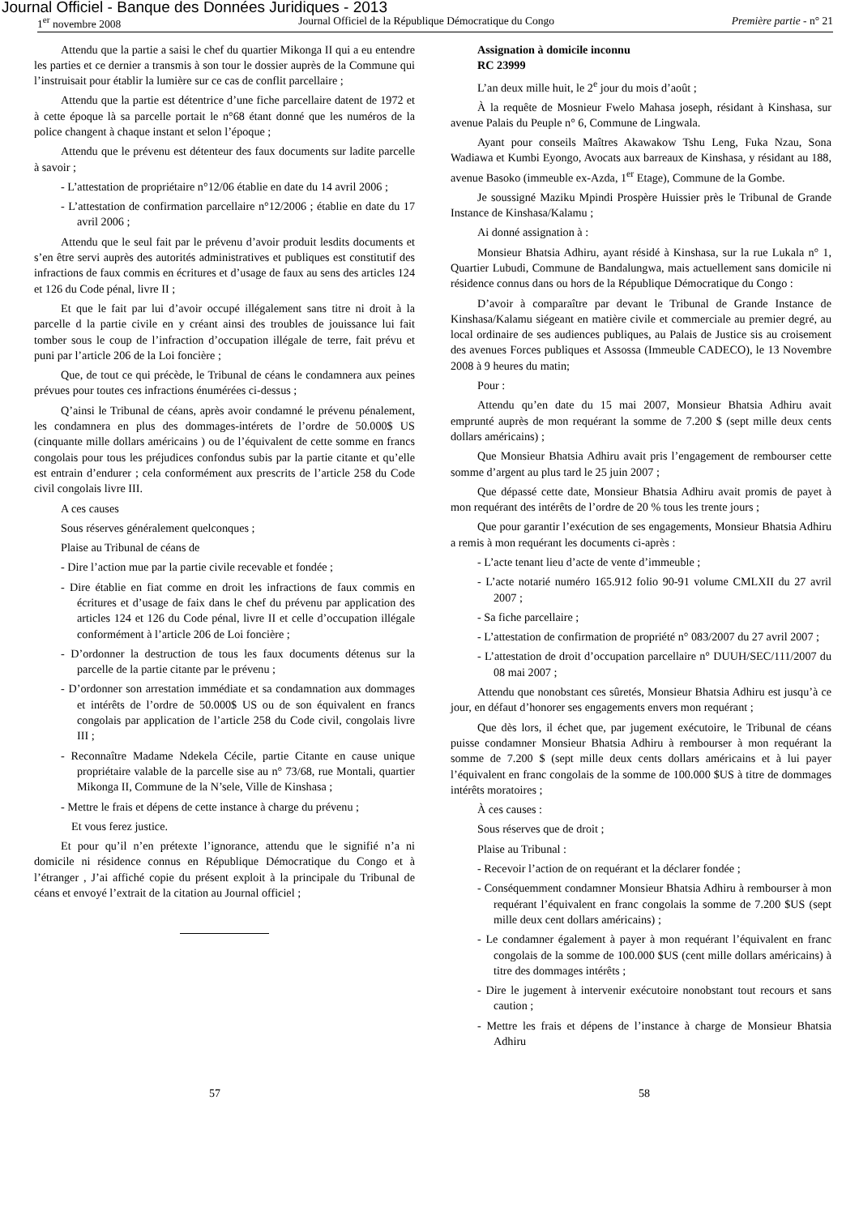Journal Officiel - Banque des Données Juridiques - 2013
1<sup>er</sup> novembre 2008 Journal Officiel de la République Démocratique du Congo Première partie - n° 21
Attendu que la partie a saisi le chef du quartier Mikonga II qui a eu entendre les parties et ce dernier a transmis à son tour le dossier auprès de la Commune qui l’instruisait pour établir la lumière sur ce cas de conflit parcellaire ;
Attendu que la partie est détentrice d’une fiche parcellaire datent de 1972 et à cette époque là sa parcelle portait le n°68 étant donné que les numéros de la police changent à chaque instant et selon l’époque ;
Attendu que le prévenu est détenteur des faux documents sur ladite parcelle à savoir ;
- L’attestation de propriétaire n°12/06 établie en date du 14 avril 2006 ;
- L’attestation de confirmation parcellaire n°12/2006 ; établie en date du 17 avril 2006 ;
Attendu que le seul fait par le prévenu d’avoir produit lesdits documents et s’en être servi auprès des autorités administratives et publiques est constitutif des infractions de faux commis en écritures et d’usage de faux au sens des articles 124 et 126 du Code pénal, livre II ;
Et que le fait par lui d’avoir occupé illégalement sans titre ni droit à la parcelle d la partie civile en y créant ainsi des troubles de jouissance lui fait tomber sous le coup de l’infraction d’occupation illégale de terre, fait prévu et puni par l’article 206 de la Loi foncière ;
Que, de tout ce qui précède, le Tribunal de céans le condamnera aux peines prévues pour toutes ces infractions énumérées ci-dessus ;
Q’ainsi le Tribunal de céans, après avoir condamné le prévenu pénalement, les condamnera en plus des dommages-intérets de l’ordre de 50.000$ US (cinquante mille dollars américains ) ou de l’équivalent de cette somme en francs congolais pour tous les préjudices confondus subis par la partie citante et qu’elle est entrain d’endurer ; cela conformément aux prescrits de l’article 258 du Code civil congolais livre III.
A ces causes
Sous réserves généralement quelconques ;
Plaise au Tribunal de céans de
- Dire l’action mue par la partie civile recevable et fondée ;
- Dire établie en fiat comme en droit les infractions de faux commis en écritures et d’usage de faix dans le chef du prévenu par application des articles 124 et 126 du Code pénal, livre II et celle d’occupation illégale conformément à l’article 206 de Loi foncière ;
- D’ordonner la destruction de tous les faux documents détenus sur la parcelle de la partie citante par le prévenu ;
- D’ordonner son arrestation immédiate et sa condamnation aux dommages et intérêts de l’ordre de 50.000$ US ou de son équivalent en francs congolais par application de l’article 258 du Code civil, congolais livre III ;
- Reconnaître Madame Ndekela Cécile, partie Citante en cause unique propriétaire valable de la parcelle sise au n° 73/68, rue Montali, quartier Mikonga II, Commune de la N’sele, Ville de Kinshasa ;
- Mettre le frais et dépens de cette instance à charge du prévenu ;
Et vous ferez justice.
Et pour qu’il n’en prétexte l’ignorance, attendu que le signifié n’a ni domicile ni résidence connus en République Démocratique du Congo et à l’étranger , J’ai affiché copie du présent exploit à la principale du Tribunal de céans et envoyé l’extrait de la citation au Journal officiel ;
Assignation à domicile inconnu
RC 23999
L’an deux mille huit, le 2<sup>e</sup> jour du mois d’août ;
À la requête de Mosnieur Fwelo Mahasa joseph, résidant à Kinshasa, sur avenue Palais du Peuple n° 6, Commune de Lingwala.
Ayant pour conseils Maîtres Akawakow Tshu Leng, Fuka Nzau, Sona Wadiawa et Kumbi Eyongo, Avocats aux barreaux de Kinshasa, y résidant au 188, avenue Basoko (immeuble ex-Azda, 1<sup>er</sup> Etage), Commune de la Gombe.
Je soussigné Maziku Mpindi Prospère Huissier près le Tribunal de Grande Instance de Kinshasa/Kalamu ;
Ai donné assignation à :
Monsieur Bhatsia Adhiru, ayant résidé à Kinshasa, sur la rue Lukala n° 1, Quartier Lubudi, Commune de Bandalungwa, mais actuellement sans domicile ni résidence connus dans ou hors de la République Démocratique du Congo :
D’avoir à comparaître par devant le Tribunal de Grande Instance de Kinshasa/Kalamu siégeant en matière civile et commerciale au premier degré, au local ordinaire de ses audiences publiques, au Palais de Justice sis au croisement des avenues Forces publiques et Assossa (Immeuble CADECO), le 13 Novembre 2008 à 9 heures du matin;
Pour :
Attendu qu’en date du 15 mai 2007, Monsieur Bhatsia Adhiru avait emprunté auprès de mon requérant la somme de 7.200 $ (sept mille deux cents dollars américains) ;
Que Monsieur Bhatsia Adhiru avait pris l’engagement de rembourser cette somme d’argent au plus tard le 25 juin 2007 ;
Que dépassé cette date, Monsieur Bhatsia Adhiru avait promis de payet à mon requérant des intérêts de l’ordre de 20 % tous les trente jours ;
Que pour garantir l’exécution de ses engagements, Monsieur Bhatsia Adhiru a remis à mon requérant les documents ci-après :
- L’acte tenant lieu d’acte de vente d’immeuble ;
- L’acte notarié numéro 165.912 folio 90-91 volume CMLXII du 27 avril 2007 ;
- Sa fiche parcellaire ;
- L’attestation de confirmation de propriété n° 083/2007 du 27 avril 2007 ;
- L’attestation de droit d’occupation parcellaire n° DUUH/SEC/111/2007 du 08 mai 2007 ;
Attendu que nonobstant ces sûretés, Monsieur Bhatsia Adhiru est jusqu’à ce jour, en défaut d’honorer ses engagements envers mon requérant ;
Que dès lors, il échet que, par jugement exécutoire, le Tribunal de céans puisse condamner Monsieur Bhatsia Adhiru à rembourser à mon requérant la somme de 7.200 $ (sept mille deux cents dollars américains et à lui payer l’équivalent en franc congolais de la somme de 100.000 $US à titre de dommages intérêts moratoires ;
À ces causes :
Sous réserves que de droit ;
Plaise au Tribunal :
- Recevoir l’action de on requérant et la déclarer fondée ;
- Conséquemment condamner Monsieur Bhatsia Adhiru à rembourser à mon requérant l’équivalent en franc congolais la somme de 7.200 $US (sept mille deux cent dollars américains) ;
- Le condamner également à payer à mon requérant l’équivalent en franc congolais de la somme de 100.000 $US (cent mille dollars américains) à titre des dommages intérêts ;
- Dire le jugement à intervenir exécutoire nonobstant tout recours et sans caution ;
- Mettre les frais et dépens de l’instance à charge de Monsieur Bhatsia Adhiru
57 58